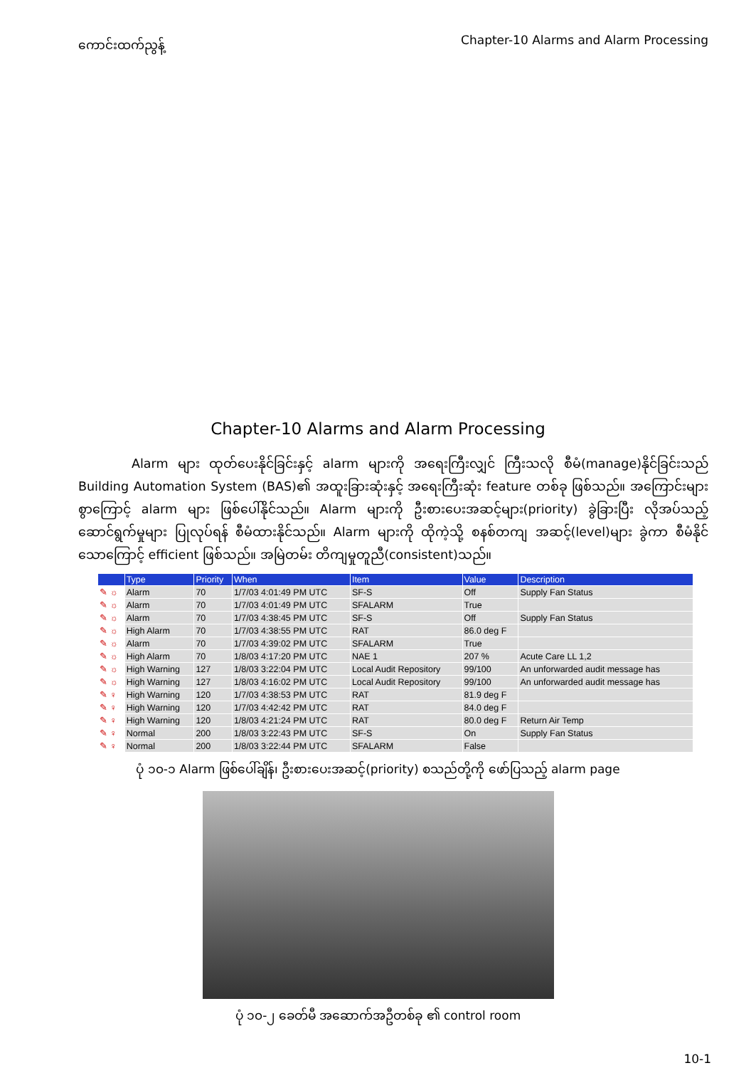ကောင်းထက်ညွန့် Chapter-10 Alarms and Alarm Processing
Chapter-10 Alarms and Alarm Processing
Alarm များ ထုတ်ပေးနိုင်ခြင်းနှင့် alarm များကို အရေးကြီးလျှင် ကြီးသလို စီမံ(manage)နိုင်ခြင်းသည် Building Automation System (BAS)၏ အထူးခြားဆုံးနှင့် အရေးကြီးဆုံး feature တစ်ခု ဖြစ်သည်။ အကြောင်းများစွာကြောင့် alarm များ ဖြစ်ပေါ်နိုင်သည်။ Alarm များကို ဦးစားပေးအဆင့်များ(priority) ခွဲခြားပြီး လိုအပ်သည့် ဆောင်ရွက်မှုများ ပြုလုပ်ရန် စီမံထားနိုင်သည်။ Alarm များကို ထိုကဲ့သို့ စနစ်တကျ အဆင့်(level)များ ခွဲကာ စီမံနိုင်သောကြောင့် efficient ဖြစ်သည်။ အမြဲတမ်း တိကျမှုတူညီ(consistent)သည်။
| | Type | Priority | When | Item | Value | Description |
| --- | --- | --- | --- | --- | --- | --- |
| ✎ ☼ | Alarm | 70 | 1/7/03 4:01:49 PM UTC | SF-S | Off | Supply Fan Status |
| ✎ ☼ | Alarm | 70 | 1/7/03 4:01:49 PM UTC | SFALARM | True | |
| ✎ ☼ | Alarm | 70 | 1/7/03 4:38:45 PM UTC | SF-S | Off | Supply Fan Status |
| ✎ ☼ | High Alarm | 70 | 1/7/03 4:38:55 PM UTC | RAT | 86.0 deg F | |
| ✎ ☼ | Alarm | 70 | 1/7/03 4:39:02 PM UTC | SFALARM | True | |
| ✎ ☼ | High Alarm | 70 | 1/8/03 4:17:20 PM UTC | NAE 1 | 207 % | Acute Care LL 1,2 |
| ✎ ☼ | High Warning | 127 | 1/8/03 3:22:04 PM UTC | Local Audit Repository | 99/100 | An unforwarded audit message has |
| ✎ ☼ | High Warning | 127 | 1/8/03 4:16:02 PM UTC | Local Audit Repository | 99/100 | An unforwarded audit message has |
| ✎ ♀ | High Warning | 120 | 1/7/03 4:38:53 PM UTC | RAT | 81.9 deg F | |
| ✎ ♀ | High Warning | 120 | 1/7/03 4:42:42 PM UTC | RAT | 84.0 deg F | |
| ✎ ♀ | High Warning | 120 | 1/8/03 4:21:24 PM UTC | RAT | 80.0 deg F | Return Air Temp |
| ✎ ♀ | Normal | 200 | 1/8/03 3:22:43 PM UTC | SF-S | On | Supply Fan Status |
| ✎ ♀ | Normal | 200 | 1/8/03 3:22:44 PM UTC | SFALARM | False | |
ပုံ ၁၀-၁ Alarm ဖြစ်ပေါ်ချိန်၊ ဦးစားပေးအဆင့်(priority) စသည်တို့ကို ဖော်ပြသည့် alarm page
ပုံ ၁၀-၂ ခေတ်မီ အဆောက်အဦတစ်ခု ၏ control room
10-1